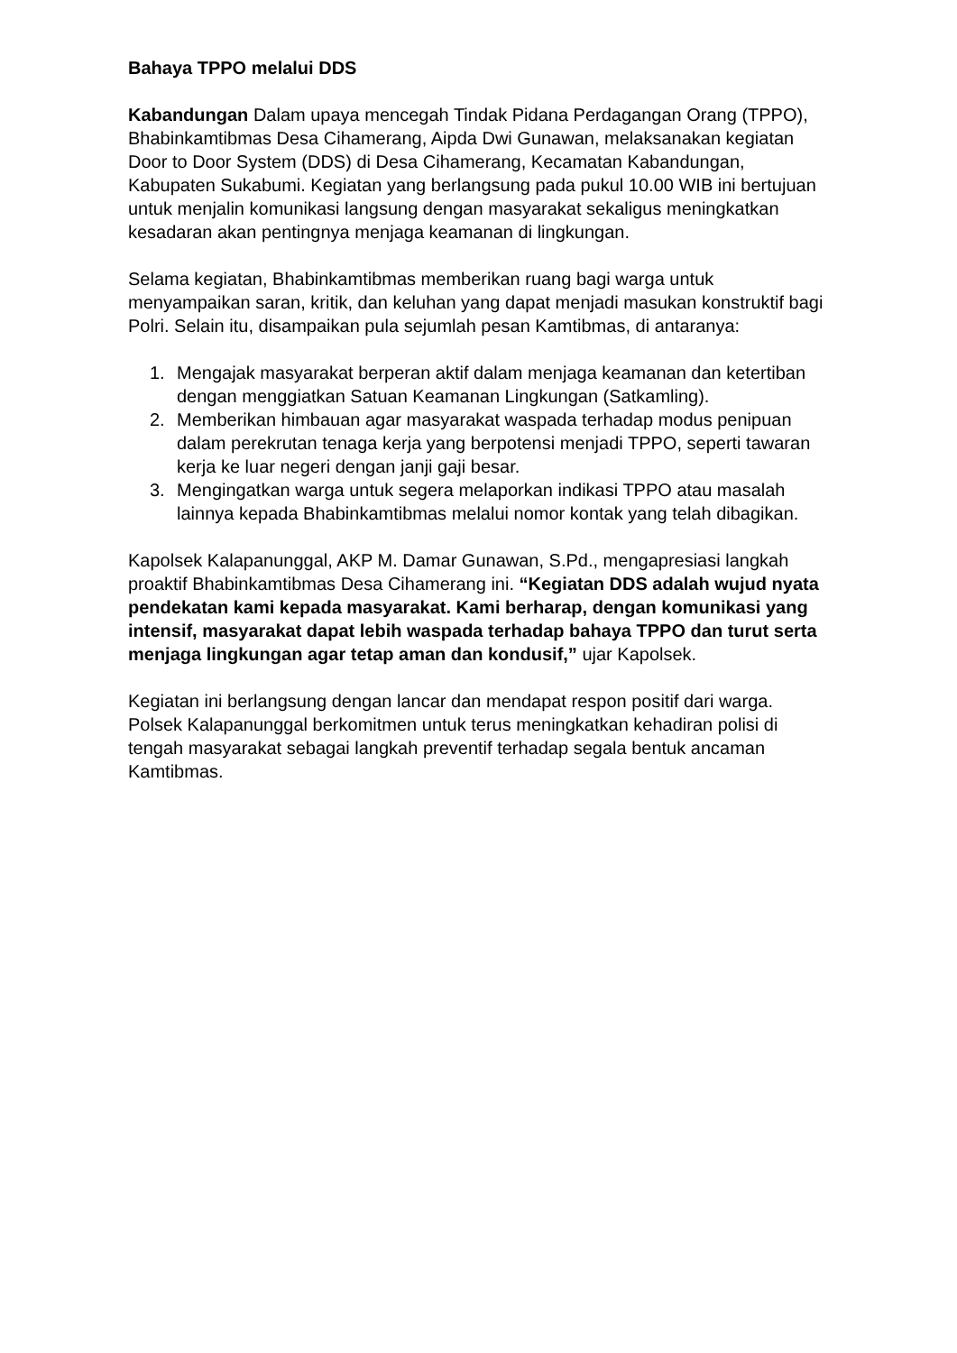Bahaya TPPO melalui DDS
Kabandungan Dalam upaya mencegah Tindak Pidana Perdagangan Orang (TPPO), Bhabinkamtibmas Desa Cihamerang, Aipda Dwi Gunawan, melaksanakan kegiatan Door to Door System (DDS) di Desa Cihamerang, Kecamatan Kabandungan, Kabupaten Sukabumi. Kegiatan yang berlangsung pada pukul 10.00 WIB ini bertujuan untuk menjalin komunikasi langsung dengan masyarakat sekaligus meningkatkan kesadaran akan pentingnya menjaga keamanan di lingkungan.
Selama kegiatan, Bhabinkamtibmas memberikan ruang bagi warga untuk menyampaikan saran, kritik, dan keluhan yang dapat menjadi masukan konstruktif bagi Polri. Selain itu, disampaikan pula sejumlah pesan Kamtibmas, di antaranya:
1. Mengajak masyarakat berperan aktif dalam menjaga keamanan dan ketertiban dengan menggiatkan Satuan Keamanan Lingkungan (Satkamling).
2. Memberikan himbauan agar masyarakat waspada terhadap modus penipuan dalam perekrutan tenaga kerja yang berpotensi menjadi TPPO, seperti tawaran kerja ke luar negeri dengan janji gaji besar.
3. Mengingatkan warga untuk segera melaporkan indikasi TPPO atau masalah lainnya kepada Bhabinkamtibmas melalui nomor kontak yang telah dibagikan.
Kapolsek Kalapanunggal, AKP M. Damar Gunawan, S.Pd., mengapresiasi langkah proaktif Bhabinkamtibmas Desa Cihamerang ini. “Kegiatan DDS adalah wujud nyata pendekatan kami kepada masyarakat. Kami berharap, dengan komunikasi yang intensif, masyarakat dapat lebih waspada terhadap bahaya TPPO dan turut serta menjaga lingkungan agar tetap aman dan kondusif,” ujar Kapolsek.
Kegiatan ini berlangsung dengan lancar dan mendapat respon positif dari warga. Polsek Kalapanunggal berkomitmen untuk terus meningkatkan kehadiran polisi di tengah masyarakat sebagai langkah preventif terhadap segala bentuk ancaman Kamtibmas.